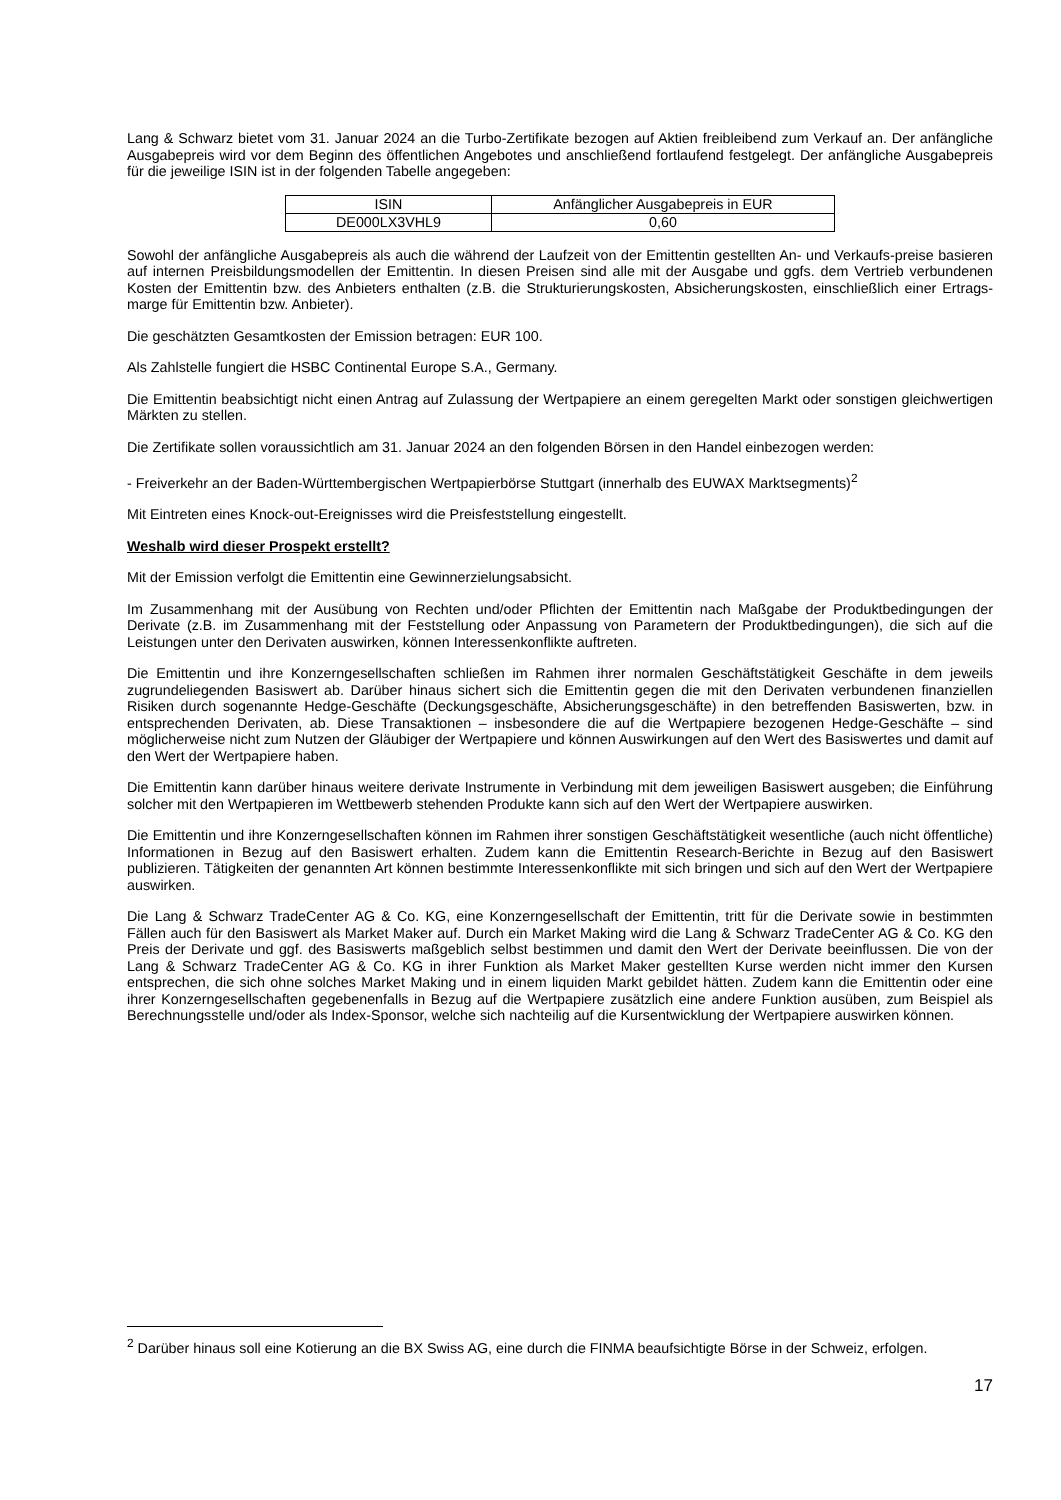Lang & Schwarz bietet vom 31. Januar 2024 an die Turbo-Zertifikate bezogen auf Aktien freibleibend zum Verkauf an. Der anfängliche Ausgabepreis wird vor dem Beginn des öffentlichen Angebotes und anschließend fortlaufend festgelegt. Der anfängliche Ausgabepreis für die jeweilige ISIN ist in der folgenden Tabelle angegeben:
| ISIN | Anfänglicher Ausgabepreis in EUR |
| DE000LX3VHL9 | 0,60 |
Sowohl der anfängliche Ausgabepreis als auch die während der Laufzeit von der Emittentin gestellten An- und Verkaufs-preise basieren auf internen Preisbildungsmodellen der Emittentin. In diesen Preisen sind alle mit der Ausgabe und ggfs. dem Vertrieb verbundenen Kosten der Emittentin bzw. des Anbieters enthalten (z.B. die Strukturierungskosten, Absicherungskosten, einschließlich einer Ertrags-marge für Emittentin bzw. Anbieter).
Die geschätzten Gesamtkosten der Emission betragen: EUR 100.
Als Zahlstelle fungiert die HSBC Continental Europe S.A., Germany.
Die Emittentin beabsichtigt nicht einen Antrag auf Zulassung der Wertpapiere an einem geregelten Markt oder sonstigen gleichwertigen Märkten zu stellen.
Die Zertifikate sollen voraussichtlich am 31. Januar 2024 an den folgenden Börsen in den Handel einbezogen werden:
- Freiverkehr an der Baden-Württembergischen Wertpapierbörse Stuttgart (innerhalb des EUWAX Marktsegments)<sup>2</sup>
Mit Eintreten eines Knock-out-Ereignisses wird die Preisfeststellung eingestellt.
Weshalb wird dieser Prospekt erstellt?
Mit der Emission verfolgt die Emittentin eine Gewinnerzielungsabsicht.
Im Zusammenhang mit der Ausübung von Rechten und/oder Pflichten der Emittentin nach Maßgabe der Produktbedingungen der Derivate (z.B. im Zusammenhang mit der Feststellung oder Anpassung von Parametern der Produktbedingungen), die sich auf die Leistungen unter den Derivaten auswirken, können Interessenkonflikte auftreten.
Die Emittentin und ihre Konzerngesellschaften schließen im Rahmen ihrer normalen Geschäftstätigkeit Geschäfte in dem jeweils zugrundeliegenden Basiswert ab. Darüber hinaus sichert sich die Emittentin gegen die mit den Derivaten verbundenen finanziellen Risiken durch sogenannte Hedge-Geschäfte (Deckungsgeschäfte, Absicherungsgeschäfte) in den betreffenden Basiswerten, bzw. in entsprechenden Derivaten, ab. Diese Transaktionen – insbesondere die auf die Wertpapiere bezogenen Hedge-Geschäfte – sind möglicherweise nicht zum Nutzen der Gläubiger der Wertpapiere und können Auswirkungen auf den Wert des Basiswertes und damit auf den Wert der Wertpapiere haben.
Die Emittentin kann darüber hinaus weitere derivate Instrumente in Verbindung mit dem jeweiligen Basiswert ausgeben; die Einführung solcher mit den Wertpapieren im Wettbewerb stehenden Produkte kann sich auf den Wert der Wertpapiere auswirken.
Die Emittentin und ihre Konzerngesellschaften können im Rahmen ihrer sonstigen Geschäftstätigkeit wesentliche (auch nicht öffentliche) Informationen in Bezug auf den Basiswert erhalten. Zudem kann die Emittentin Research-Berichte in Bezug auf den Basiswert publizieren. Tätigkeiten der genannten Art können bestimmte Interessenkonflikte mit sich bringen und sich auf den Wert der Wertpapiere auswirken.
Die Lang & Schwarz TradeCenter AG & Co. KG, eine Konzerngesellschaft der Emittentin, tritt für die Derivate sowie in bestimmten Fällen auch für den Basiswert als Market Maker auf. Durch ein Market Making wird die Lang & Schwarz TradeCenter AG & Co. KG den Preis der Derivate und ggf. des Basiswerts maßgeblich selbst bestimmen und damit den Wert der Derivate beeinflussen. Die von der Lang & Schwarz TradeCenter AG & Co. KG in ihrer Funktion als Market Maker gestellten Kurse werden nicht immer den Kursen entsprechen, die sich ohne solches Market Making und in einem liquiden Markt gebildet hätten. Zudem kann die Emittentin oder eine ihrer Konzerngesellschaften gegebenenfalls in Bezug auf die Wertpapiere zusätzlich eine andere Funktion ausüben, zum Beispiel als Berechnungsstelle und/oder als Index-Sponsor, welche sich nachteilig auf die Kursentwicklung der Wertpapiere auswirken können.
<sup>2</sup> Darüber hinaus soll eine Kotierung an die BX Swiss AG, eine durch die FINMA beaufsichtigte Börse in der Schweiz, erfolgen.
17